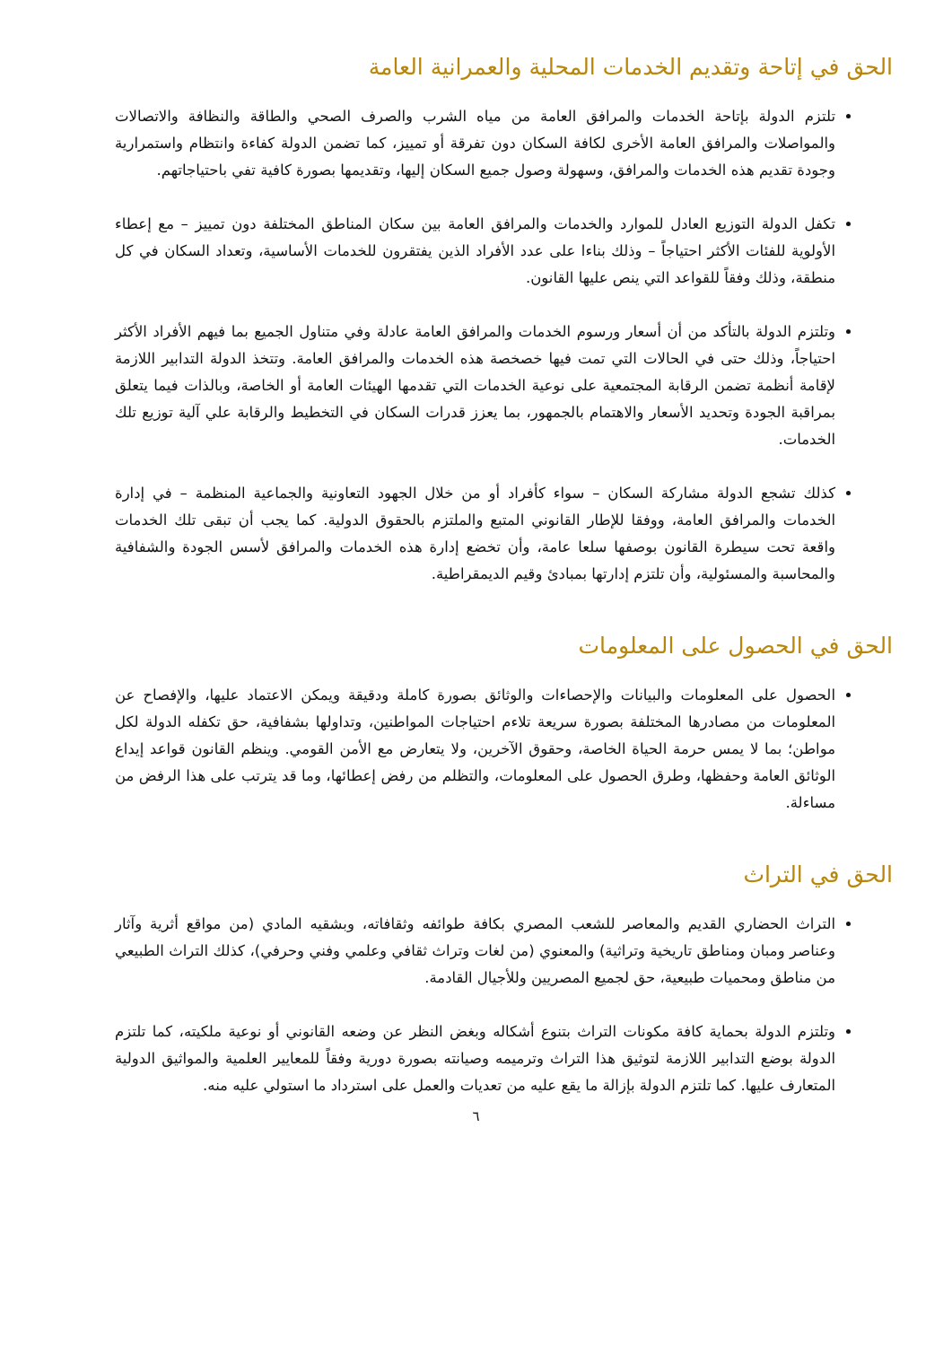الحق في إتاحة وتقديم الخدمات المحلية والعمرانية العامة
تلتزم الدولة بإتاحة الخدمات والمرافق العامة من مياه الشرب والصرف الصحي والطاقة والنظافة والاتصالات والمواصلات والمرافق العامة الأخرى لكافة السكان دون تفرقة أو تمييز، كما تضمن الدولة كفاءة وانتظام واستمرارية وجودة تقديم هذه الخدمات والمرافق، وسهولة وصول جميع السكان إليها، وتقديمها بصورة كافية تفي باحتياجاتهم.
تكفل الدولة التوزيع العادل للموارد والخدمات والمرافق العامة بين سكان المناطق المختلفة دون تمييز – مع إعطاء الأولوية للفئات الأكثر احتياجاً – وذلك بناءا على عدد الأفراد الذين يفتقرون للخدمات الأساسية، وتعداد السكان في كل منطقة، وذلك وفقاً للقواعد التي ينص عليها القانون.
وتلتزم الدولة بالتأكد من أن أسعار ورسوم الخدمات والمرافق العامة عادلة وفي متناول الجميع بما فيهم الأفراد الأكثر احتياجاً، وذلك حتى في الحالات التي تمت فيها خصخصة هذه الخدمات والمرافق العامة. وتتخذ الدولة التدابير اللازمة لإقامة أنظمة تضمن الرقابة المجتمعية على نوعية الخدمات التي تقدمها الهيئات العامة أو الخاصة، وبالذات فيما يتعلق بمراقبة الجودة وتحديد الأسعار والاهتمام بالجمهور، بما يعزز قدرات السكان في التخطيط والرقابة علي آلية توزيع تلك الخدمات.
كذلك تشجع الدولة مشاركة السكان – سواء كأفراد أو من خلال الجهود التعاونية والجماعية المنظمة – في إدارة الخدمات والمرافق العامة، ووفقا للإطار القانوني المتبع والملتزم بالحقوق الدولية. كما يجب أن تبقى تلك الخدمات واقعة تحت سيطرة القانون بوصفها سلعا عامة، وأن تخضع إدارة هذه الخدمات والمرافق لأسس الجودة والشفافية والمحاسبة والمسئولية، وأن تلتزم إدارتها بمبادئ وقيم الديمقراطية.
الحق في الحصول على المعلومات
الحصول على المعلومات والبيانات والإحصاءات والوثائق بصورة كاملة ودقيقة ويمكن الاعتماد عليها، والإفصاح عن المعلومات من مصادرها المختلفة بصورة سريعة تلاءم احتياجات المواطنين، وتداولها بشفافية، حق تكفله الدولة لكل مواطن؛ بما لا يمس حرمة الحياة الخاصة، وحقوق الآخرين، ولا يتعارض مع الأمن القومي. وينظم القانون قواعد إيداع الوثائق العامة وحفظها، وطرق الحصول على المعلومات، والتظلم من رفض إعطائها، وما قد يترتب على هذا الرفض من مساءلة.
الحق في التراث
التراث الحضاري القديم والمعاصر للشعب المصري بكافة طوائفه وثقافاته، وبشقيه المادي (من مواقع أثرية وآثار وعناصر ومبان ومناطق تاريخية وتراثية) والمعنوي (من لغات وتراث ثقافي وعلمي وفني وحرفي)، كذلك التراث الطبيعي من مناطق ومحميات طبيعية، حق لجميع المصريين وللأجيال القادمة.
وتلتزم الدولة بحماية كافة مكونات التراث بتنوع أشكاله وبغض النظر عن وضعه القانوني أو نوعية ملكيته، كما تلتزم الدولة بوضع التدابير اللازمة لتوثيق هذا التراث وترميمه وصيانته بصورة دورية وفقاً للمعايير العلمية والمواثيق الدولية المتعارف عليها. كما تلتزم الدولة بإزالة ما يقع عليه من تعديات والعمل على استرداد ما استولي عليه منه.
٦